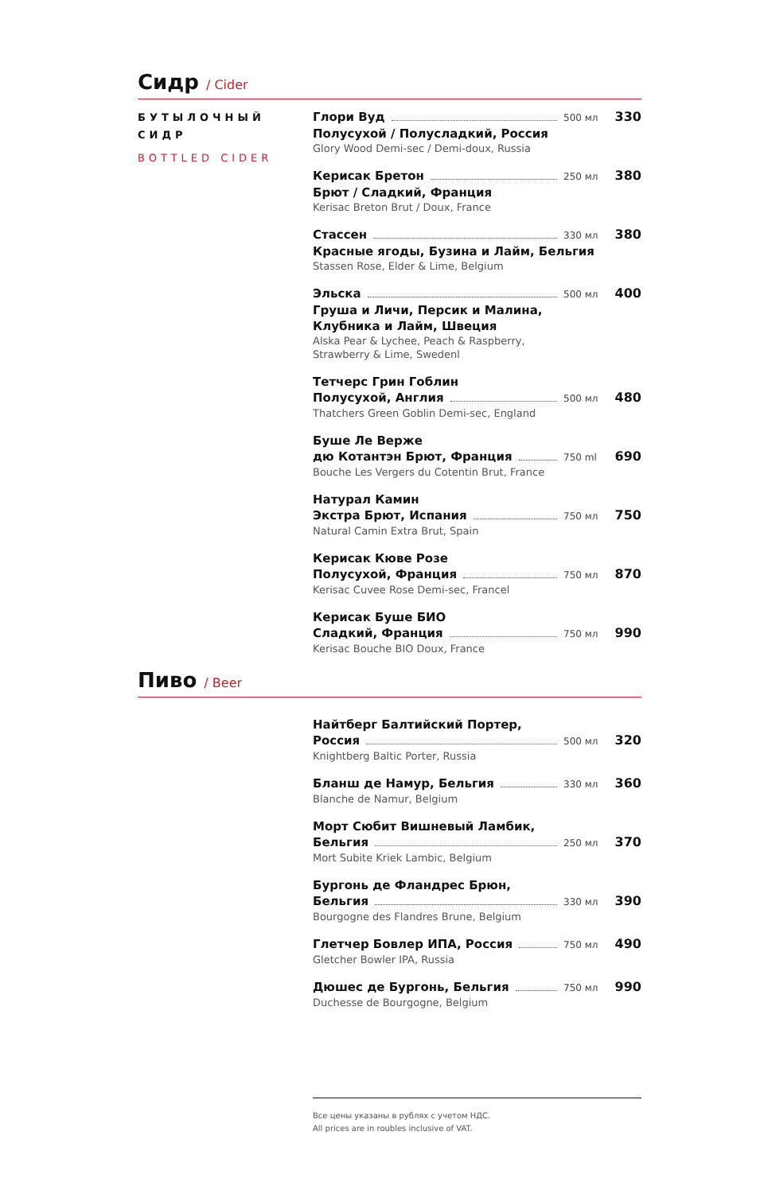Сидр / Cider
БУТЫЛОЧНЫЙ СИДР
BOTTLED CIDER
Глори Вуд 500 мл 330
Полусухой / Полусладкий, Россия
Glory Wood Demi-sec / Demi-doux, Russia
Керисак Бретон 250 мл 380
Брют / Сладкий, Франция
Kerisac Breton Brut / Doux, France
Стассен 330 мл 380
Красные ягоды, Бузина и Лайм, Бельгия
Stassen Rose, Elder & Lime, Belgium
Эльска 500 мл 400
Груша и Личи, Персик и Малина,
Клубника и Лайм, Швеция
Alska Pear & Lychee, Peach & Raspberry,
Strawberry & Lime, Swedenl
Тетчерс Грин Гоблин
Полусухой, Англия 500 мл 480
Thatchers Green Goblin Demi-sec, England
Буше Ле Верже
дю Котантэн Брют, Франция 750 ml 690
Bouche Les Vergers du Cotentin Brut, France
Натурал Камин
Экстра Брют, Испания 750 мл 750
Natural Camin Extra Brut, Spain
Керисак Кюве Розе
Полусухой, Франция 750 мл 870
Kerisac Cuvee Rose Demi-sec, Francel
Керисак Буше БИО
Сладкий, Франция 750 мл 990
Kerisac Bouche BIO Doux, France
Пиво / Beer
Найтберг Балтийский Портер,
Россия 500 мл 320
Knightberg Baltic Porter, Russia
Бланш де Намур, Бельгия 330 мл 360
Blanche de Namur, Belgium
Морт Сюбит Вишневый Ламбик,
Бельгия 250 мл 370
Mort Subite Kriek Lambic, Belgium
Бургонь де Фландрес Брюн,
Бельгия 330 мл 390
Bourgogne des Flandres Brune, Belgium
Глетчер Бовлер ИПА, Россия 750 мл 490
Gletcher Bowler IPA, Russia
Дюшес де Бургонь, Бельгия 750 мл 990
Duchesse de Bourgogne, Belgium
Все цены указаны в рублях с учетом НДС.
All prices are in roubles inclusive of VAT.